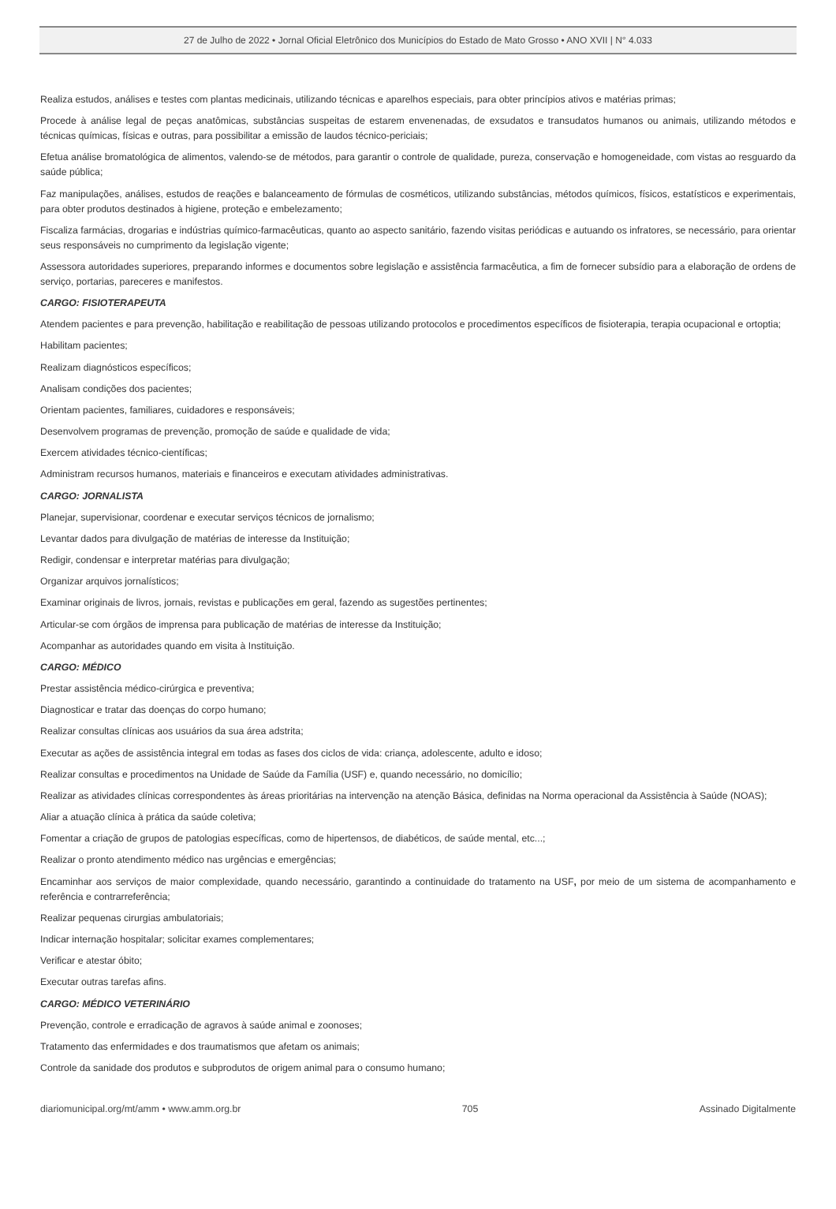27 de Julho de 2022 • Jornal Oficial Eletrônico dos Municípios do Estado de Mato Grosso • ANO XVII | N° 4.033
Realiza estudos, análises e testes com plantas medicinais, utilizando técnicas e aparelhos especiais, para obter princípios ativos e matérias primas;
Procede à análise legal de peças anatômicas, substâncias suspeitas de estarem envenenadas, de exsudatos e transudatos humanos ou animais, utilizando métodos e técnicas químicas, físicas e outras, para possibilitar a emissão de laudos técnico-periciais;
Efetua análise bromatológica de alimentos, valendo-se de métodos, para garantir o controle de qualidade, pureza, conservação e homogeneidade, com vistas ao resguardo da saúde pública;
Faz manipulações, análises, estudos de reações e balanceamento de fórmulas de cosméticos, utilizando substâncias, métodos químicos, físicos, estatísticos e experimentais, para obter produtos destinados à higiene, proteção e embelezamento;
Fiscaliza farmácias, drogarias e indústrias químico-farmacêuticas, quanto ao aspecto sanitário, fazendo visitas periódicas e autuando os infratores, se necessário, para orientar seus responsáveis no cumprimento da legislação vigente;
Assessora autoridades superiores, preparando informes e documentos sobre legislação e assistência farmacêutica, a fim de fornecer subsídio para a elaboração de ordens de serviço, portarias, pareceres e manifestos.
CARGO: FISIOTERAPEUTA
Atendem pacientes e para prevenção, habilitação e reabilitação de pessoas utilizando protocolos e procedimentos específicos de fisioterapia, terapia ocupacional e ortoptia;
Habilitam pacientes;
Realizam diagnósticos específicos;
Analisam condições dos pacientes;
Orientam pacientes, familiares, cuidadores e responsáveis;
Desenvolvem programas de prevenção, promoção de saúde e qualidade de vida;
Exercem atividades técnico-científicas;
Administram recursos humanos, materiais e financeiros e executam atividades administrativas.
CARGO: JORNALISTA
Planejar, supervisionar, coordenar e executar serviços técnicos de jornalismo;
Levantar dados para divulgação de matérias de interesse da Instituição;
Redigir, condensar e interpretar matérias para divulgação;
Organizar arquivos jornalísticos;
Examinar originais de livros, jornais, revistas e publicações em geral, fazendo as sugestões pertinentes;
Articular-se com órgãos de imprensa para publicação de matérias de interesse da Instituição;
Acompanhar as autoridades quando em visita à Instituição.
CARGO: MÉDICO
Prestar assistência médico-cirúrgica e preventiva;
Diagnosticar e tratar das doenças do corpo humano;
Realizar consultas clínicas aos usuários da sua área adstrita;
Executar as ações de assistência integral em todas as fases dos ciclos de vida: criança, adolescente, adulto e idoso;
Realizar consultas e procedimentos na Unidade de Saúde da Família (USF) e, quando necessário, no domicílio;
Realizar as atividades clínicas correspondentes às áreas prioritárias na intervenção na atenção Básica, definidas na Norma operacional da Assistência à Saúde (NOAS);
Aliar a atuação clínica à prática da saúde coletiva;
Fomentar a criação de grupos de patologias específicas, como de hipertensos, de diabéticos, de saúde mental, etc...;
Realizar o pronto atendimento médico nas urgências e emergências;
Encaminhar aos serviços de maior complexidade, quando necessário, garantindo a continuidade do tratamento na USF, por meio de um sistema de acompanhamento e referência e contrarreferência;
Realizar pequenas cirurgias ambulatoriais;
Indicar internação hospitalar; solicitar exames complementares;
Verificar e atestar óbito;
Executar outras tarefas afins.
CARGO: MÉDICO VETERINÁRIO
Prevenção, controle e erradicação de agravos à saúde animal e zoonoses;
Tratamento das enfermidades e dos traumatismos que afetam os animais;
Controle da sanidade dos produtos e subprodutos de origem animal para o consumo humano;
diariomunicipal.org/mt/amm • www.amm.org.br 705 Assinado Digitalmente